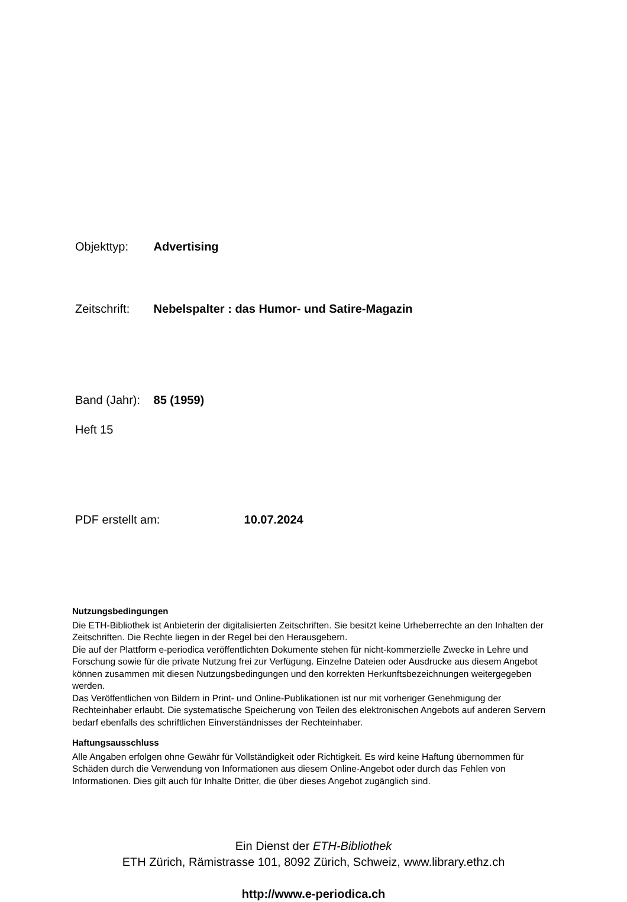Objekttyp: Advertising
Zeitschrift: Nebelspalter : das Humor- und Satire-Magazin
Band (Jahr): 85 (1959)
Heft 15
PDF erstellt am: 10.07.2024
Nutzungsbedingungen
Die ETH-Bibliothek ist Anbieterin der digitalisierten Zeitschriften. Sie besitzt keine Urheberrechte an den Inhalten der Zeitschriften. Die Rechte liegen in der Regel bei den Herausgebern.
Die auf der Plattform e-periodica veröffentlichten Dokumente stehen für nicht-kommerzielle Zwecke in Lehre und Forschung sowie für die private Nutzung frei zur Verfügung. Einzelne Dateien oder Ausdrucke aus diesem Angebot können zusammen mit diesen Nutzungsbedingungen und den korrekten Herkunftsbezeichnungen weitergegeben werden.
Das Veröffentlichen von Bildern in Print- und Online-Publikationen ist nur mit vorheriger Genehmigung der Rechteinhaber erlaubt. Die systematische Speicherung von Teilen des elektronischen Angebots auf anderen Servern bedarf ebenfalls des schriftlichen Einverständnisses der Rechteinhaber.
Haftungsausschluss
Alle Angaben erfolgen ohne Gewähr für Vollständigkeit oder Richtigkeit. Es wird keine Haftung übernommen für Schäden durch die Verwendung von Informationen aus diesem Online-Angebot oder durch das Fehlen von Informationen. Dies gilt auch für Inhalte Dritter, die über dieses Angebot zugänglich sind.
Ein Dienst der ETH-Bibliothek
ETH Zürich, Rämistrasse 101, 8092 Zürich, Schweiz, www.library.ethz.ch
http://www.e-periodica.ch